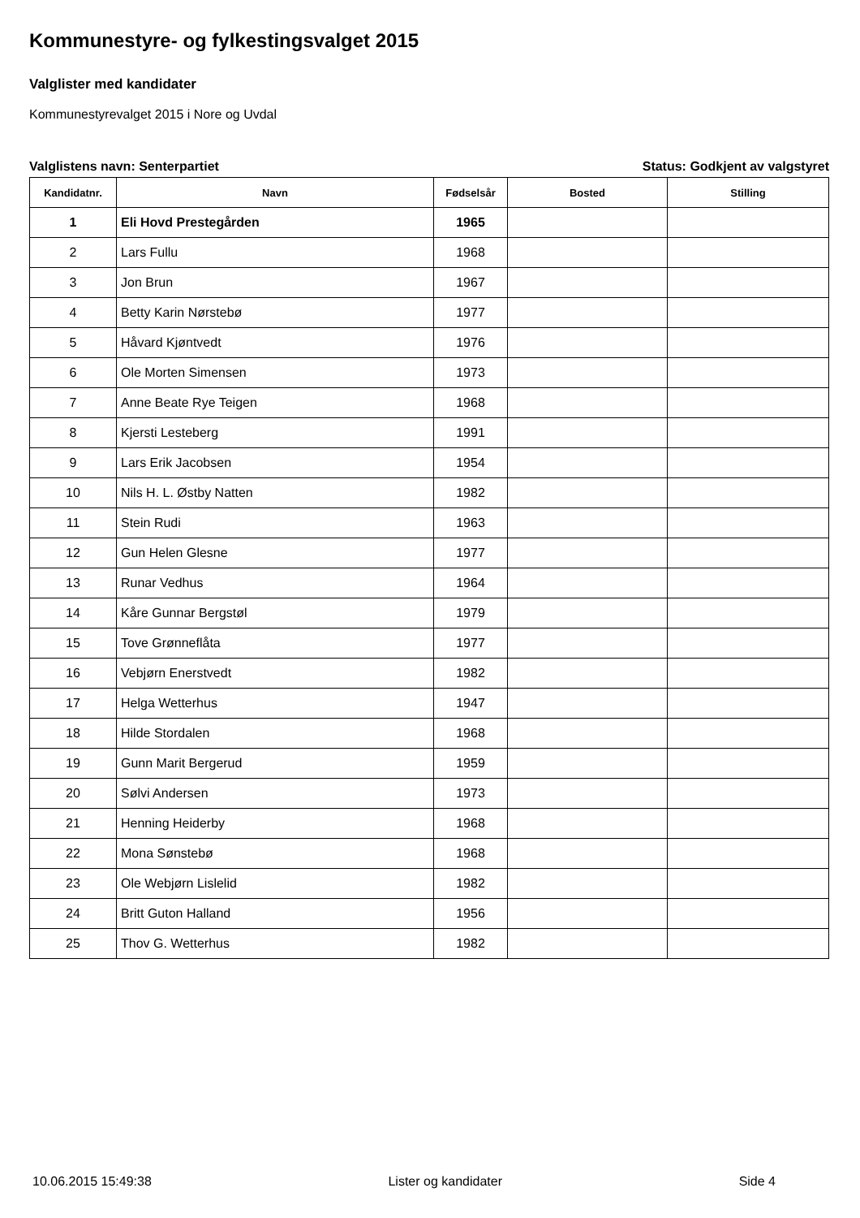Kommunestyre- og fylkestingsvalget 2015
Valglister med kandidater
Kommunestyrevalget 2015 i Nore og Uvdal
Valglistens navn: Senterpartiet Status: Godkjent av valgstyret
| Kandidatnr. | Navn | Fødselsår | Bosted | Stilling |
| --- | --- | --- | --- | --- |
| 1 | Eli Hovd Prestegården | 1965 | | |
| 2 | Lars Fullu | 1968 | | |
| 3 | Jon Brun | 1967 | | |
| 4 | Betty Karin Nørstebø | 1977 | | |
| 5 | Håvard Kjøntvedt | 1976 | | |
| 6 | Ole Morten Simensen | 1973 | | |
| 7 | Anne Beate Rye Teigen | 1968 | | |
| 8 | Kjersti Lesteberg | 1991 | | |
| 9 | Lars Erik Jacobsen | 1954 | | |
| 10 | Nils H. L. Østby Natten | 1982 | | |
| 11 | Stein Rudi | 1963 | | |
| 12 | Gun Helen Glesne | 1977 | | |
| 13 | Runar Vedhus | 1964 | | |
| 14 | Kåre Gunnar Bergstøl | 1979 | | |
| 15 | Tove Grønneflåta | 1977 | | |
| 16 | Vebjørn Enerstvedt | 1982 | | |
| 17 | Helga Wetterhus | 1947 | | |
| 18 | Hilde Stordalen | 1968 | | |
| 19 | Gunn Marit Bergerud | 1959 | | |
| 20 | Sølvi Andersen | 1973 | | |
| 21 | Henning Heiderby | 1968 | | |
| 22 | Mona Sønstebø | 1968 | | |
| 23 | Ole Webjørn Lislelid | 1982 | | |
| 24 | Britt Guton Halland | 1956 | | |
| 25 | Thov G. Wetterhus | 1982 | | |
10.06.2015 15:49:38 Lister og kandidater Side 4